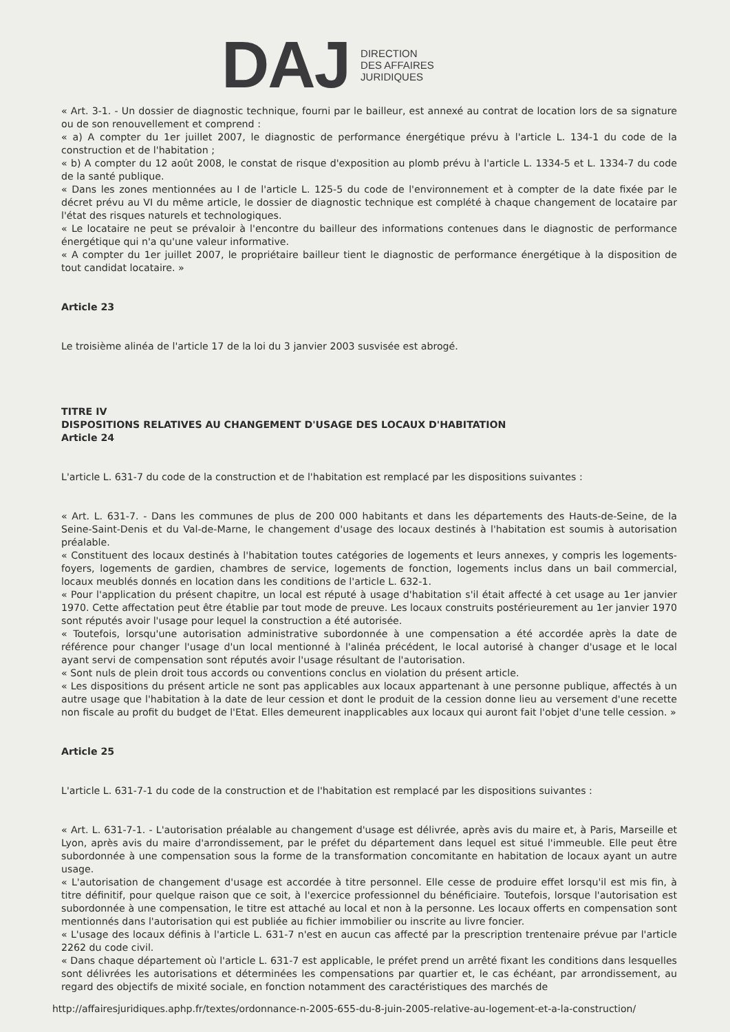DAJ
DIRECTION
DES AFFAIRES
JURIDIQUES
« Art. 3-1. - Un dossier de diagnostic technique, fourni par le bailleur, est annexé au contrat de location lors de sa signature ou de son renouvellement et comprend :
« a) A compter du 1er juillet 2007, le diagnostic de performance énergétique prévu à l'article L. 134-1 du code de la construction et de l'habitation ;
« b) A compter du 12 août 2008, le constat de risque d'exposition au plomb prévu à l'article L. 1334-5 et L. 1334-7 du code de la santé publique.
« Dans les zones mentionnées au I de l'article L. 125-5 du code de l'environnement et à compter de la date fixée par le décret prévu au VI du même article, le dossier de diagnostic technique est complété à chaque changement de locataire par l'état des risques naturels et technologiques.
« Le locataire ne peut se prévaloir à l'encontre du bailleur des informations contenues dans le diagnostic de performance énergétique qui n'a qu'une valeur informative.
« A compter du 1er juillet 2007, le propriétaire bailleur tient le diagnostic de performance énergétique à la disposition de tout candidat locataire. »
Article 23
Le troisième alinéa de l'article 17 de la loi du 3 janvier 2003 susvisée est abrogé.
TITRE IV
DISPOSITIONS RELATIVES AU CHANGEMENT D'USAGE DES LOCAUX D'HABITATION
Article 24
L'article L. 631-7 du code de la construction et de l'habitation est remplacé par les dispositions suivantes :
« Art. L. 631-7. - Dans les communes de plus de 200 000 habitants et dans les départements des Hauts-de-Seine, de la Seine-Saint-Denis et du Val-de-Marne, le changement d'usage des locaux destinés à l'habitation est soumis à autorisation préalable.
« Constituent des locaux destinés à l'habitation toutes catégories de logements et leurs annexes, y compris les logements-foyers, logements de gardien, chambres de service, logements de fonction, logements inclus dans un bail commercial, locaux meublés donnés en location dans les conditions de l'article L. 632-1.
« Pour l'application du présent chapitre, un local est réputé à usage d'habitation s'il était affecté à cet usage au 1er janvier 1970. Cette affectation peut être établie par tout mode de preuve. Les locaux construits postérieurement au 1er janvier 1970 sont réputés avoir l'usage pour lequel la construction a été autorisée.
« Toutefois, lorsqu'une autorisation administrative subordonnée à une compensation a été accordée après la date de référence pour changer l'usage d'un local mentionné à l'alinéa précédent, le local autorisé à changer d'usage et le local ayant servi de compensation sont réputés avoir l'usage résultant de l'autorisation.
« Sont nuls de plein droit tous accords ou conventions conclus en violation du présent article.
« Les dispositions du présent article ne sont pas applicables aux locaux appartenant à une personne publique, affectés à un autre usage que l'habitation à la date de leur cession et dont le produit de la cession donne lieu au versement d'une recette non fiscale au profit du budget de l'Etat. Elles demeurent inapplicables aux locaux qui auront fait l'objet d'une telle cession. »
Article 25
L'article L. 631-7-1 du code de la construction et de l'habitation est remplacé par les dispositions suivantes :
« Art. L. 631-7-1. - L'autorisation préalable au changement d'usage est délivrée, après avis du maire et, à Paris, Marseille et Lyon, après avis du maire d'arrondissement, par le préfet du département dans lequel est situé l'immeuble. Elle peut être subordonnée à une compensation sous la forme de la transformation concomitante en habitation de locaux ayant un autre usage.
« L'autorisation de changement d'usage est accordée à titre personnel. Elle cesse de produire effet lorsqu'il est mis fin, à titre définitif, pour quelque raison que ce soit, à l'exercice professionnel du bénéficiaire. Toutefois, lorsque l'autorisation est subordonnée à une compensation, le titre est attaché au local et non à la personne. Les locaux offerts en compensation sont mentionnés dans l'autorisation qui est publiée au fichier immobilier ou inscrite au livre foncier.
« L'usage des locaux définis à l'article L. 631-7 n'est en aucun cas affecté par la prescription trentenaire prévue par l'article 2262 du code civil.
« Dans chaque département où l'article L. 631-7 est applicable, le préfet prend un arrêté fixant les conditions dans lesquelles sont délivrées les autorisations et déterminées les compensations par quartier et, le cas échéant, par arrondissement, au regard des objectifs de mixité sociale, en fonction notamment des caractéristiques des marchés de
http://affairesjuridiques.aphp.fr/textes/ordonnance-n-2005-655-du-8-juin-2005-relative-au-logement-et-a-la-construction/